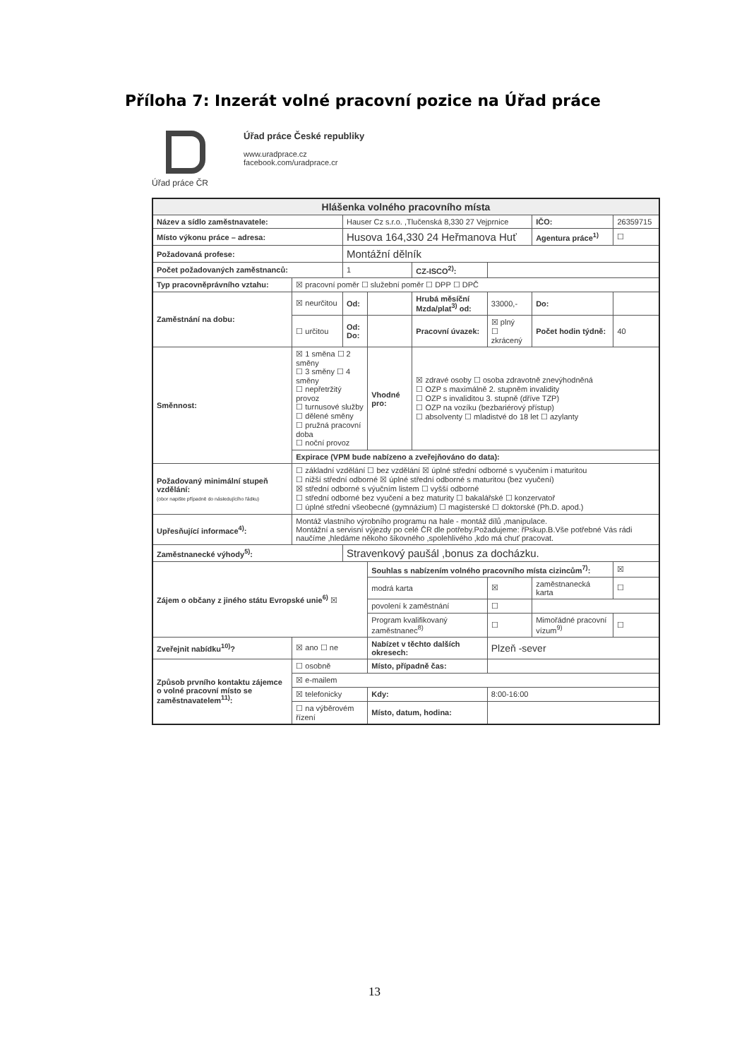Příloha 7: Inzerát volné pracovní pozice na Úřad práce
Úřad práce ČR
Úřad práce České republiky
www.uradprace.cz
facebook.com/uradprace.cr
| Hlášenka volného pracovního místa | | | | | | | |
| --- | --- | --- | --- | --- | --- | --- | --- |
| Název a sídlo zaměstnavatele: | | Hauser Cz s.r.o. ,Tlučenská 8,330 27 Vejprnice | | | | IČO: | 26359715 |
| Místo výkonu práce – adresa: | | Husova 164,330 24 Heřmanova Huť | | | | Agentura práce<sup>1)</sup> | ☐ |
| Požadovaná profese: | | Montážní dělník | | | | | |
| Počet požadovaných zaměstnanců: | | 1 | | CZ-ISCO<sup>2)</sup>: | | | |
| Typ pracovněprávního vztahu: | ☒ pracovní poměr ☐ služební poměr ☐ DPP ☐ DPČ | | | | | | |
| Zaměstnání na dobu: | ☒ neurčitou | Od: | | Hrubá měsíční Mzda/plat<sup>3)</sup> od: | 33000,- | Do: | |
| | ☐ určitou | Od: Do: | | Pracovní úvazek: | ☒ plný ☐ zkrácený | Počet hodin týdně: | 40 |
| Směnnost: | ☒ 1 směna ☐ 2 směny ☐ 3 směny ☐ 4 směny ☐ nepřetržitý provoz ☐ turnusové služby ☐ dělené směny ☐ pružná pracovní doba ☐ noční provoz | | Vhodné pro: | ☒ zdravé osoby ☐ osoba zdravotně znevýhodněná ☐ OZP s maximálně 2. stupněm invalidity ☐ OZP s invaliditou 3. stupně (dříve TZP) ☐ OZP na vozíku (bezbariérový přístup) ☐ absolventy ☐ mladistvé do 18 let ☐ azylanty | | | |
| | Expirace (VPM bude nabízeno a zveřejňováno do data): | | | | | | |
| Požadovaný minimální stupeň vzdělání: (obor napište případně do následujícího řádku) | ☐ základní vzdělání ☐ bez vzdělání ☒ úplné střední odborné s vyučením i maturitou ☐ nižší střední odborné ☒ úplné střední odborné s maturitou (bez vyučení) ☒ střední odborné s výučním listem ☐ vyšší odborné ☐ střední odborné bez vyučení a bez maturity ☐ bakalářské ☐ konzervatoř ☐ úplné střední všeobecné (gymnázium) ☐ magisterské ☐ doktorské (Ph.D. apod.) | | | | | | |
| Upřesňující informace<sup>4)</sup>: | Montáž vlastního výrobního programu na hale - montáž dílů ,manipulace. Montážní a servisní výjezdy po celé ČR dle potřeby.Požadujeme: řPskup.B.Vše potřebné Vás rádi naučíme ,hledáme někoho šikovného ,spolehlivého ,kdo má chuť pracovat. | | | | | | |
| Zaměstnanecké výhody<sup>5)</sup>: | | Stravenkový paušál ,bonus za docházku. | | | | | |
| Zájem o občany z jiného státu Evropské unie<sup>6)</sup> ☒ | | | Souhlas s nabízením volného pracovního místa cizincům<sup>7)</sup>: | | | | ☒ |
| | | | modrá karta | | ☒ | zaměstnanecká karta | ☐ |
| | | | povolení k zaměstnání | | ☐ | | |
| | | | Program kvalifikovaný zaměstnanec<sup>8)</sup> | | ☐ | Mimořádné pracovní vízum<sup>9)</sup> | ☐ |
| Zveřejnit nabídku<sup>10)</sup>? | ☒ ano ☐ ne | | Nabízet v těchto dalších okresech: | | Plzeň -sever | | |
| Způsob prvního kontaktu zájemce o volné pracovní místo se zaměstnavatelem<sup>11)</sup>: | ☐ osobně | | Místo, případně čas: | | | | |
| | ☒ e-mailem | | | | | | |
| | ☒ telefonicky | | Kdy: | | 8:00-16:00 | | |
| | ☐ na výběrovém řízení | | Místo, datum, hodina: | | | | |
13